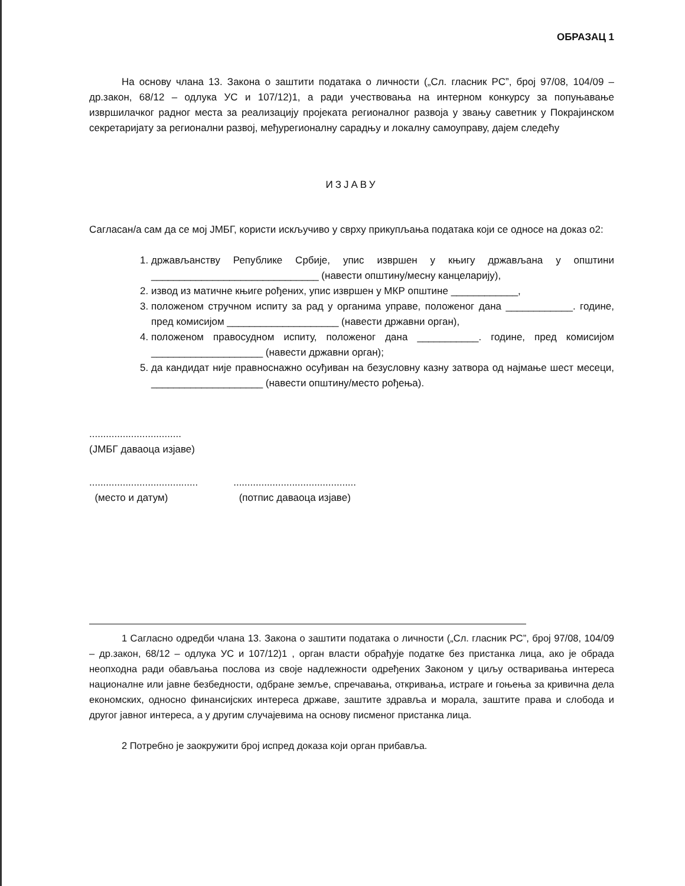ОБРАЗАЦ 1
На основу члана 13. Закона о заштити података о личности („Сл. гласник РС”, број 97/08, 104/09 – др.закон, 68/12 – одлука УС и 107/12)1, а ради учествовања на интерном конкурсу за попуњавање извршилачког радног места за реализацију пројеката регионалног развоја у звању саветник у Покрајинском секретаријату за регионални развој, међурегионалну сарадњу и локалну самоуправу, дајем следећу
ИЗЈАВУ
Сагласан/а сам да се мој ЈМБГ, користи искључиво у сврху прикупљања података који се односе на доказ о2:
1. држављанству Републике Србије, упис извршен у књигу држављана у општини ______________________________ (навести општину/месну канцеларију),
2. извод из матичне књиге рођених, упис извршен у МКР општине ____________,
3. положеном стручном испиту за рад у органима управе, положеног дана ____________. године, пред комисијом ____________________ (навести државни орган),
4. положеном правосудном испиту, положеног дана ___________. године, пред комисијом ____________________ (навести државни орган);
5. да кандидат није правноснажно осуђиван на безусловну казну затвора од најмање шест месеци, ____________________ (навести општину/место рођења).
.................................
(ЈМБГ даваоца изјаве)
.......................................
(место и датум)
............................................
(потпис даваоца изјаве)
1 Сагласно одредби члана 13. Закона о заштити података о личности („Сл. гласник РС”, број 97/08, 104/09 – др.закон, 68/12 – одлука УС и 107/12)1 , орган власти обрађује податке без пристанка лица, ако је обрада неопходна ради обављања послова из своје надлежности одређених Законом у циљу остваривања интереса националне или јавне безбедности, одбране земље, спречавања, откривања, истраге и гоњења за кривична дела економских, односно финансијских интереса државе, заштите здравља и морала, заштите права и слобода и другог јавног интереса, а у другим случајевима на основу писменог пристанка лица.
2 Потребно је заокружити број испред доказа који орган прибавља.